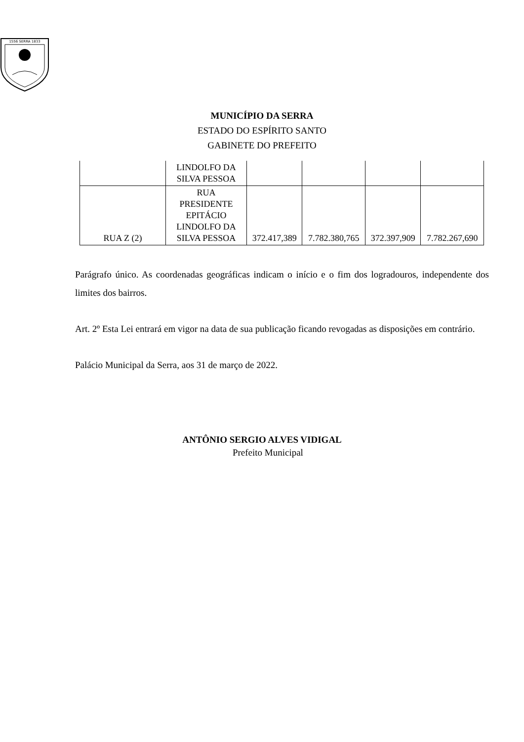1556 SERRA 1833
MUNICÍPIO DA SERRA
ESTADO DO ESPÍRITO SANTO
GABINETE DO PREFEITO
| | LINDOLFO DA SILVA PESSOA | | | | |
| RUA Z (2) | RUA PRESIDENTE EPITÁCIO LINDOLFO DA SILVA PESSOA | 372.417,389 | 7.782.380,765 | 372.397,909 | 7.782.267,690 |
Parágrafo único. As coordenadas geográficas indicam o início e o fim dos logradouros, independente dos limites dos bairros.
Art. 2º Esta Lei entrará em vigor na data de sua publicação ficando revogadas as disposições em contrário.
Palácio Municipal da Serra, aos 31 de março de 2022.
ANTÔNIO SERGIO ALVES VIDIGAL
Prefeito Municipal